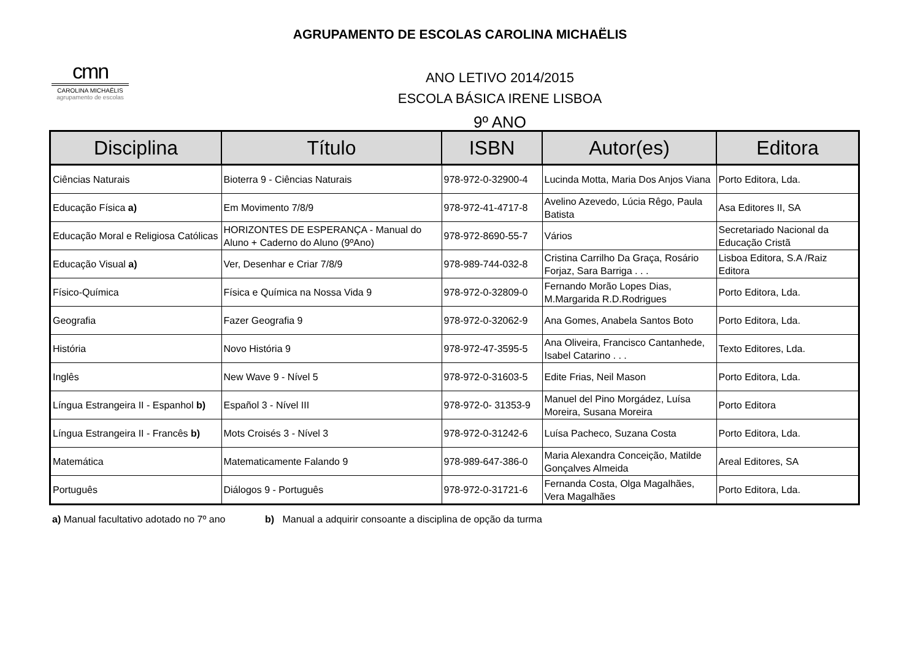AGRUPAMENTO DE ESCOLAS CAROLINA MICHAËLIS
cmn
CAROLINA MICHAËLIS
agrupamento de escolas
ANO LETIVO 2014/2015
ESCOLA BÁSICA IRENE LISBOA
9º ANO
| Disciplina | Título | ISBN | Autor(es) | Editora |
| --- | --- | --- | --- | --- |
| Ciências Naturais | Bioterra 9 - Ciências Naturais | 978-972-0-32900-4 | Lucinda Motta, Maria Dos Anjos Viana | Porto Editora, Lda. |
| Educação Física a) | Em Movimento 7/8/9 | 978-972-41-4717-8 | Avelino Azevedo, Lúcia Rêgo, Paula Batista | Asa Editores II, SA |
| Educação Moral e Religiosa Católicas | HORIZONTES DE ESPERANÇA - Manual do Aluno + Caderno do Aluno (9ºAno) | 978-972-8690-55-7 | Vários | Secretariado Nacional da Educação Cristã |
| Educação Visual a) | Ver, Desenhar e Criar 7/8/9 | 978-989-744-032-8 | Cristina Carrilho Da Graça, Rosário Forjaz, Sara Barriga . . . | Lisboa Editora, S.A /Raiz Editora |
| Físico-Química | Física e Química na Nossa Vida 9 | 978-972-0-32809-0 | Fernando Morão Lopes Dias, M.Margarida R.D.Rodrigues | Porto Editora, Lda. |
| Geografia | Fazer Geografia 9 | 978-972-0-32062-9 | Ana Gomes, Anabela Santos Boto | Porto Editora, Lda. |
| História | Novo História 9 | 978-972-47-3595-5 | Ana Oliveira, Francisco Cantanhede, Isabel Catarino . . . | Texto Editores, Lda. |
| Inglês | New Wave 9 - Nível 5 | 978-972-0-31603-5 | Edite Frias, Neil Mason | Porto Editora, Lda. |
| Língua Estrangeira II - Espanhol b) | Español 3 - Nível III | 978-972-0- 31353-9 | Manuel del Pino Morgádez, Luísa Moreira, Susana Moreira | Porto Editora |
| Língua Estrangeira II - Francês b) | Mots Croisés 3 - Nível 3 | 978-972-0-31242-6 | Luísa Pacheco, Suzana Costa | Porto Editora, Lda. |
| Matemática | Matematicamente Falando 9 | 978-989-647-386-0 | Maria Alexandra Conceição, Matilde Gonçalves Almeida | Areal Editores, SA |
| Português | Diálogos 9 - Português | 978-972-0-31721-6 | Fernanda Costa, Olga Magalhães, Vera Magalhães | Porto Editora, Lda. |
a) Manual facultativo adotado no 7º ano b) Manual a adquirir consoante a disciplina de opção da turma